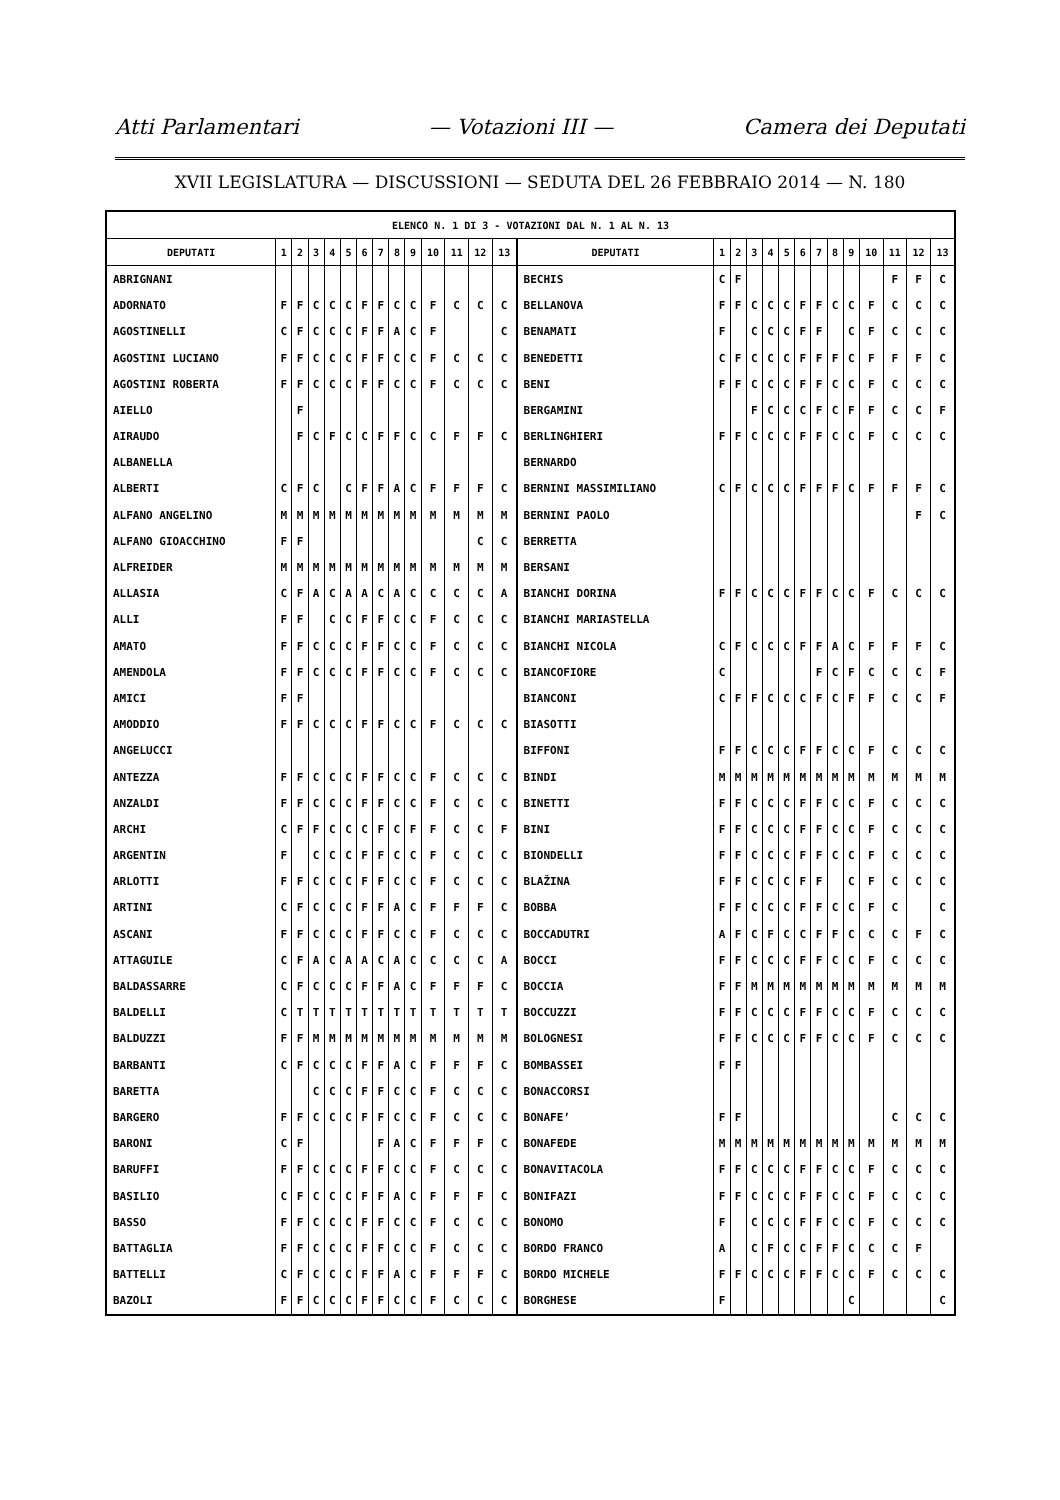Atti Parlamentari — Votazioni III — Camera dei Deputati
XVII LEGISLATURA — DISCUSSIONI — SEDUTA DEL 26 FEBBRAIO 2014 — N. 180
| ELENCO N. 1 DI 3 - VOTAZIONI DAL N. 1 AL N. 13 | | | | | | | | | | | | | | | | | | | | | | | | | | | |
| --- | --- | --- | --- | --- | --- | --- | --- | --- | --- | --- | --- | --- | --- | --- | --- | --- | --- | --- | --- | --- | --- | --- | --- | --- | --- | --- | --- |
| DEPUTATI | 1 | 2 | 3 | 4 | 5 | 6 | 7 | 8 | 9 | 10 | 11 | 12 | 13 | DEPUTATI | 1 | 2 | 3 | 4 | 5 | 6 | 7 | 8 | 9 | 10 | 11 | 12 | 13 |
| ABRIGNANI | | | | | | | | | | | | | | BECHIS | C | F | | | | | | | | | F | F | C |
| ADORNATO | F | F | C | C | C | F | F | C | C | F | C | C | C | BELLANOVA | F | F | C | C | C | F | F | C | C | F | C | C | C |
| AGOSTINELLI | C | F | C | C | C | F | F | A | C | F | | | C | BENAMATI | F | | C | C | C | F | F | | C | F | C | C | C |
| AGOSTINI LUCIANO | F | F | C | C | C | F | F | C | C | F | C | C | C | BENEDETTI | C | F | C | C | C | F | F | F | C | F | F | F | C |
| AGOSTINI ROBERTA | F | F | C | C | C | F | F | C | C | F | C | C | C | BENI | F | F | C | C | C | F | F | C | C | F | C | C | C |
| AIELLO | | F | | | | | | | | | | | | BERGAMINI | | | F | C | C | C | F | C | F | F | C | C | F |
| AIRAUDO | | F | C | F | C | C | F | F | C | C | F | F | C | BERLINGHIERI | F | F | C | C | C | F | F | C | C | F | C | C | C |
| ALBANELLA | | | | | | | | | | | | | | BERNARDO | | | | | | | | | | | | | |
| ALBERTI | C | F | C | | C | F | F | A | C | F | F | F | C | BERNINI MASSIMILIANO | C | F | C | C | C | F | F | F | C | F | F | F | C |
| ALFANO ANGELINO | M | M | M | M | M | M | M | M | M | M | M | M | M | BERNINI PAOLO | | | | | | | | | | | | F | C |
| ALFANO GIOACCHINO | F | F | | | | | | | | | | C | C | BERRETTA | | | | | | | | | | | | | |
| ALFREIDER | M | M | M | M | M | M | M | M | M | M | M | M | M | BERSANI | | | | | | | | | | | | | |
| ALLASIA | C | F | A | C | A | A | C | A | C | C | C | C | A | BIANCHI DORINA | F | F | C | C | C | F | F | C | C | F | C | C | C |
| ALLI | F | F | | C | C | F | F | C | C | F | C | C | C | BIANCHI MARIASTELLA | | | | | | | | | | | | | |
| AMATO | F | F | C | C | C | F | F | C | C | F | C | C | C | BIANCHI NICOLA | C | F | C | C | C | F | F | A | C | F | F | F | C |
| AMENDOLA | F | F | C | C | C | F | F | C | C | F | C | C | C | BIANCOFIORE | C | | | | | | F | C | F | C | C | C | F |
| AMICI | F | F | | | | | | | | | | | | BIANCONI | C | F | F | C | C | C | F | C | F | F | C | C | F |
| AMODDIO | F | F | C | C | C | F | F | C | C | F | C | C | C | BIASOTTI | | | | | | | | | | | | | |
| ANGELUCCI | | | | | | | | | | | | | | BIFFONI | F | F | C | C | C | F | F | C | C | F | C | C | C |
| ANTEZZA | F | F | C | C | C | F | F | C | C | F | C | C | C | BINDI | M | M | M | M | M | M | M | M | M | M | M | M | M |
| ANZALDI | F | F | C | C | C | F | F | C | C | F | C | C | C | BINETTI | F | F | C | C | C | F | F | C | C | F | C | C | C |
| ARCHI | C | F | F | C | C | C | F | C | F | F | C | C | F | BINI | F | F | C | C | C | F | F | C | C | F | C | C | C |
| ARGENTIN | F | | C | C | C | F | F | C | C | F | C | C | C | BIONDELLI | F | F | C | C | C | F | F | C | C | F | C | C | C |
| ARLOTTI | F | F | C | C | C | F | F | C | C | F | C | C | C | BLAŽINA | F | F | C | C | C | F | F | | C | F | C | C | C |
| ARTINI | C | F | C | C | C | F | F | A | C | F | F | F | C | BOBBA | F | F | C | C | C | F | F | C | C | F | C | | C |
| ASCANI | F | F | C | C | C | F | F | C | C | F | C | C | C | BOCCADUTRI | A | F | C | F | C | C | F | F | C | C | C | F | C |
| ATTAGUILE | C | F | A | C | A | A | C | A | C | C | C | C | A | BOCCI | F | F | C | C | C | F | F | C | C | F | C | C | C |
| BALDASSARRE | C | F | C | C | C | F | F | A | C | F | F | F | C | BOCCIA | F | F | M | M | M | M | M | M | M | M | M | M | M |
| BALDELLI | C | T | T | T | T | T | T | T | T | T | T | T | T | BOCCUZZI | F | F | C | C | C | F | F | C | C | F | C | C | C |
| BALDUZZI | F | F | M | M | M | M | M | M | M | M | M | M | M | BOLOGNESI | F | F | C | C | C | F | F | C | C | F | C | C | C |
| BARBANTI | C | F | C | C | C | F | F | A | C | F | F | F | C | BOMBASSEI | F | F | | | | | | | | | | | |
| BARETTA | | | C | C | C | F | F | C | C | F | C | C | C | BONACCORSI | | | | | | | | | | | | | |
| BARGERO | F | F | C | C | C | F | F | C | C | F | C | C | C | BONAFE’ | F | F | | | | | | | | | C | C | C |
| BARONI | C | F | | | | | F | A | C | F | F | F | C | BONAFEDE | M | M | M | M | M | M | M | M | M | M | M | M | M |
| BARUFFI | F | F | C | C | C | F | F | C | C | F | C | C | C | BONAVITACOLA | F | F | C | C | C | F | F | C | C | F | C | C | C |
| BASILIO | C | F | C | C | C | F | F | A | C | F | F | F | C | BONIFAZI | F | F | C | C | C | F | F | C | C | F | C | C | C |
| BASSO | F | F | C | C | C | F | F | C | C | F | C | C | C | BONOMO | F | | C | C | C | F | F | C | C | F | C | C | C |
| BATTAGLIA | F | F | C | C | C | F | F | C | C | F | C | C | C | BORDO FRANCO | A | | C | F | C | C | F | F | C | C | C | F | |
| BATTELLI | C | F | C | C | C | F | F | A | C | F | F | F | C | BORDO MICHELE | F | F | C | C | C | F | F | C | C | F | C | C | C |
| BAZOLI | F | F | C | C | C | F | F | C | C | F | C | C | C | BORGHESE | F | | | | | | | | C | | | | C |